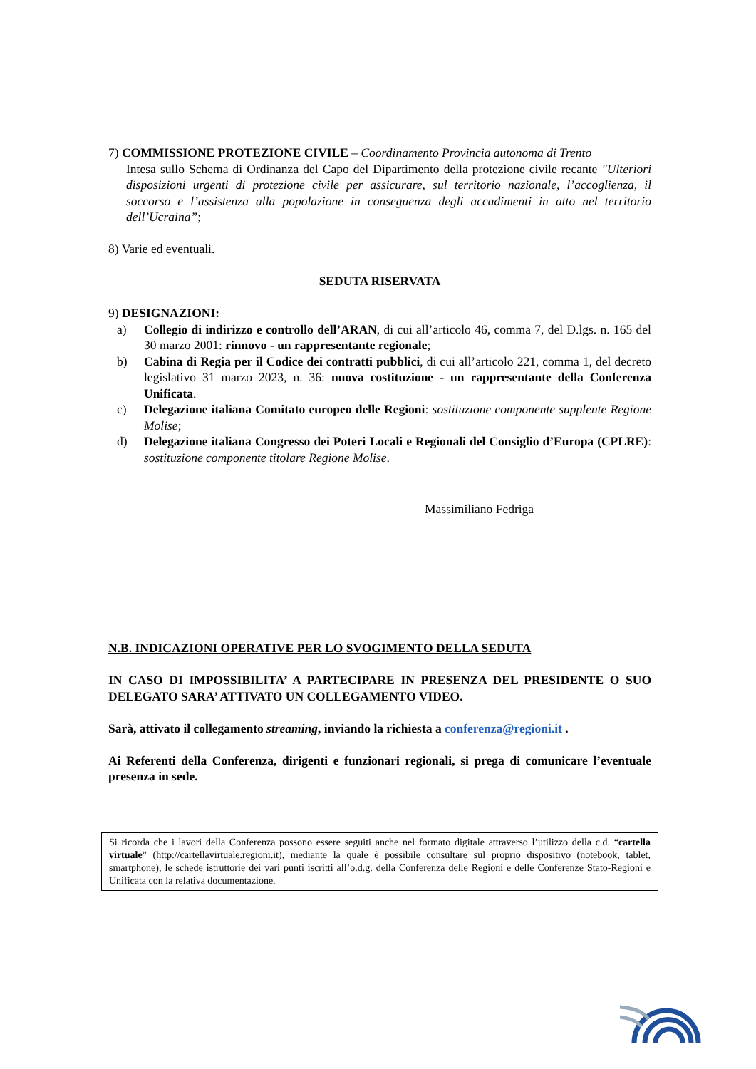7) COMMISSIONE PROTEZIONE CIVILE – Coordinamento Provincia autonoma di Trento
Intesa sullo Schema di Ordinanza del Capo del Dipartimento della protezione civile recante "Ulteriori disposizioni urgenti di protezione civile per assicurare, sul territorio nazionale, l’accoglienza, il soccorso e l’assistenza alla popolazione in conseguenza degli accadimenti in atto nel territorio dell’Ucraina”;
8) Varie ed eventuali.
SEDUTA RISERVATA
9) DESIGNAZIONI:
a) Collegio di indirizzo e controllo dell’ARAN, di cui all’articolo 46, comma 7, del D.lgs. n. 165 del 30 marzo 2001: rinnovo - un rappresentante regionale;
b) Cabina di Regia per il Codice dei contratti pubblici, di cui all’articolo 221, comma 1, del decreto legislativo 31 marzo 2023, n. 36: nuova costituzione - un rappresentante della Conferenza Unificata.
c) Delegazione italiana Comitato europeo delle Regioni: sostituzione componente supplente Regione Molise;
d) Delegazione italiana Congresso dei Poteri Locali e Regionali del Consiglio d’Europa (CPLRE): sostituzione componente titolare Regione Molise.
Massimiliano Fedriga
N.B. INDICAZIONI OPERATIVE PER LO SVOGIMENTO DELLA SEDUTA
IN CASO DI IMPOSSIBILITA’ A PARTECIPARE IN PRESENZA DEL PRESIDENTE O SUO DELEGATO SARA’ ATTIVATO UN COLLEGAMENTO VIDEO.
Sarà, attivato il collegamento streaming, inviando la richiesta a conferenza@regioni.it .
Ai Referenti della Conferenza, dirigenti e funzionari regionali, si prega di comunicare l’eventuale presenza in sede.
Si ricorda che i lavori della Conferenza possono essere seguiti anche nel formato digitale attraverso l’utilizzo della c.d. “cartella virtuale” (http://cartellavirtuale.regioni.it), mediante la quale è possibile consultare sul proprio dispositivo (notebook, tablet, smartphone), le schede istruttorie dei vari punti iscritti all’o.d.g. della Conferenza delle Regioni e delle Conferenze Stato-Regioni e Unificata con la relativa documentazione.